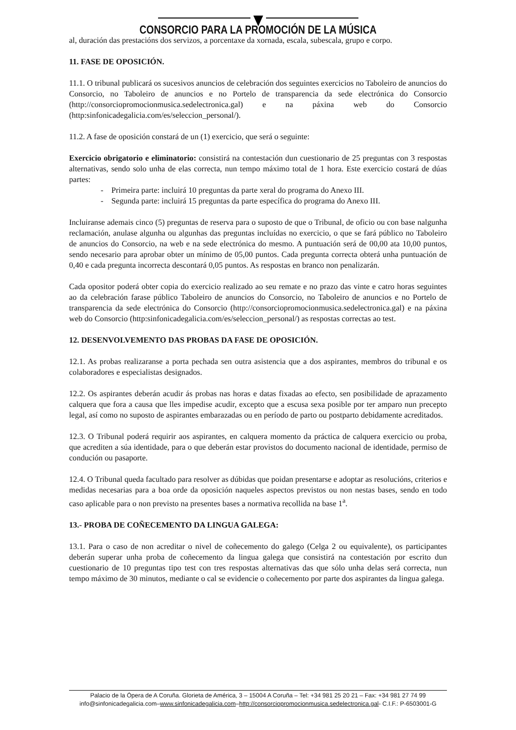CONSORCIO PARA LA PROMOCIÓN DE LA MÚSICA
al, duración das prestacións dos servizos, a porcentaxe da xornada, escala, subescala, grupo e corpo.
11. FASE DE OPOSICIÓN.
11.1. O tribunal publicará os sucesivos anuncios de celebración dos seguintes exercicios no Taboleiro de anuncios do Consorcio, no Taboleiro de anuncios e no Portelo de transparencia da sede electrónica do Consorcio (http://consorciopromocionmusica.sedelectronica.gal) e na páxina web do Consorcio (http:sinfonicadegalicia.com/es/seleccion_personal/).
11.2. A fase de oposición constará de un (1) exercicio, que será o seguinte:
Exercicio obrigatorio e eliminatorio: consistirá na contestación dun cuestionario de 25 preguntas con 3 respostas alternativas, sendo solo unha de elas correcta, nun tempo máximo total de 1 hora. Este exercicio costará de dúas partes:
- Primeira parte: incluirá 10 preguntas da parte xeral do programa do Anexo III.
- Segunda parte: incluirá 15 preguntas da parte específica do programa do Anexo III.
Incluiranse ademais cinco (5) preguntas de reserva para o suposto de que o Tribunal, de oficio ou con base nalgunha reclamación, anulase algunha ou algunhas das preguntas incluídas no exercicio, o que se fará público no Taboleiro de anuncios do Consorcio, na web e na sede electrónica do mesmo. A puntuación será de 00,00 ata 10,00 puntos, sendo necesario para aprobar obter un mínimo de 05,00 puntos. Cada pregunta correcta obterá unha puntuación de 0,40 e cada pregunta incorrecta descontará 0,05 puntos. As respostas en branco non penalizarán.
Cada opositor poderá obter copia do exercicio realizado ao seu remate e no prazo das vinte e catro horas seguintes ao da celebración farase público Taboleiro de anuncios do Consorcio, no Taboleiro de anuncios e no Portelo de transparencia da sede electrónica do Consorcio (http://consorciopromocionmusica.sedelectronica.gal) e na páxina web do Consorcio (http:sinfonicadegalicia.com/es/seleccion_personal/) as respostas correctas ao test.
12. DESENVOLVEMENTO DAS PROBAS DA FASE DE OPOSICIÓN.
12.1. As probas realizaranse a porta pechada sen outra asistencia que a dos aspirantes, membros do tribunal e os colaboradores e especialistas designados.
12.2. Os aspirantes deberán acudir ás probas nas horas e datas fixadas ao efecto, sen posibilidade de aprazamento calquera que fora a causa que lles impedise acudir, excepto que a escusa sexa posible por ter amparo nun precepto legal, así como no suposto de aspirantes embarazadas ou en período de parto ou postparto debidamente acreditados.
12.3. O Tribunal poderá requirir aos aspirantes, en calquera momento da práctica de calquera exercicio ou proba, que acrediten a súa identidade, para o que deberán estar provistos do documento nacional de identidade, permiso de condución ou pasaporte.
12.4. O Tribunal queda facultado para resolver as dúbidas que poidan presentarse e adoptar as resolucións, criterios e medidas necesarias para a boa orde da oposición naqueles aspectos previstos ou non nestas bases, sendo en todo caso aplicable para o non previsto na presentes bases a normativa recollida na base 1<sup>a</sup>.
13.- PROBA DE COÑECEMENTO DA LINGUA GALEGA:
13.1. Para o caso de non acreditar o nivel de coñecemento do galego (Celga 2 ou equivalente), os participantes deberán superar unha proba de coñecemento da lingua galega que consistirá na contestación por escrito dun cuestionario de 10 preguntas tipo test con tres respostas alternativas das que sólo unha delas será correcta, nun tempo máximo de 30 minutos, mediante o cal se evidencie o coñecemento por parte dos aspirantes da lingua galega.
Palacio de la Ópera de A Coruña. Glorieta de América, 3 – 15004 A Coruña – Tel: +34 981 25 20 21 – Fax: +34 981 27 74 99
info@sinfonicadegalicia.com–www.sinfonicadegalicia.com–http://consorciopromocionmusica.sedelectronica.gal- C.I.F.: P-6503001-G